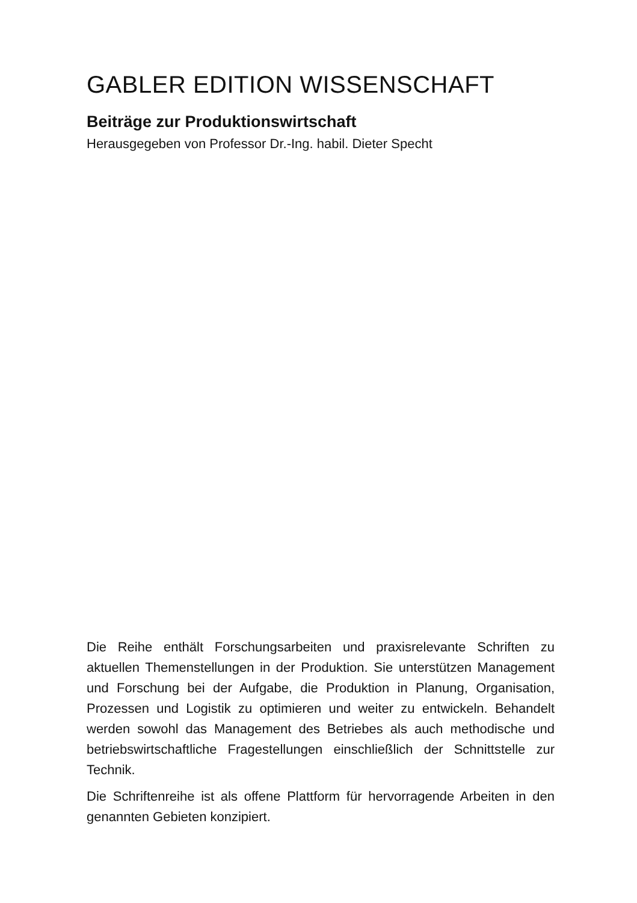GABLER EDITION WISSENSCHAFT
Beiträge zur Produktionswirtschaft
Herausgegeben von Professor Dr.-Ing. habil. Dieter Specht
Die Reihe enthält Forschungsarbeiten und praxisrelevante Schriften zu aktuellen Themenstellungen in der Produktion. Sie unterstützen Management und Forschung bei der Aufgabe, die Produktion in Planung, Organisation, Prozessen und Logistik zu optimieren und weiter zu entwickeln. Behandelt werden sowohl das Management des Betriebes als auch methodische und betriebswirtschaftliche Fragestellungen einschließlich der Schnittstelle zur Technik.
Die Schriftenreihe ist als offene Plattform für hervorragende Arbeiten in den genannten Gebieten konzipiert.